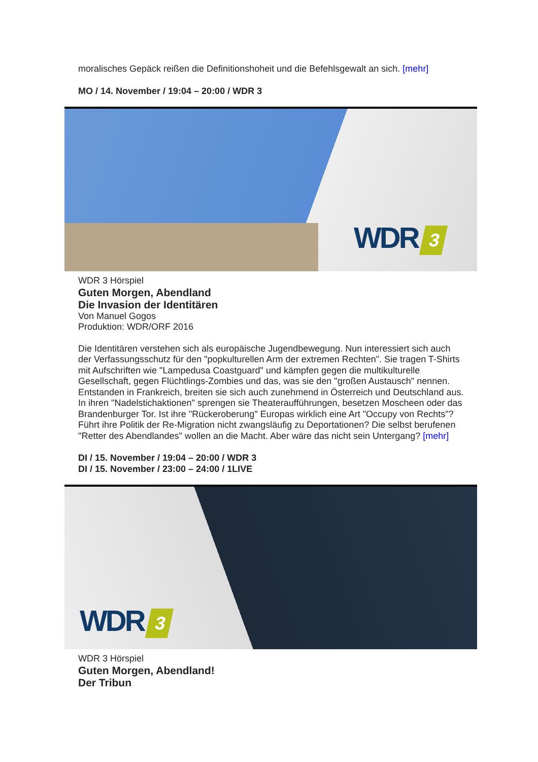moralisches Gepäck reißen die Definitionshoheit und die Befehlsgewalt an sich. [mehr]
MO / 14. November / 19:04 – 20:00 / WDR 3
WDR 3
WDR 3 Hörspiel
Guten Morgen, Abendland
Die Invasion der Identitären
Von Manuel Gogos
Produktion: WDR/ORF 2016
Die Identitären verstehen sich als europäische Jugendbewegung. Nun interessiert sich auch der Verfassungsschutz für den "popkulturellen Arm der extremen Rechten". Sie tragen T-Shirts mit Aufschriften wie "Lampedusa Coastguard" und kämpfen gegen die multikulturelle Gesellschaft, gegen Flüchtlings-Zombies und das, was sie den "großen Austausch" nennen. Entstanden in Frankreich, breiten sie sich auch zunehmend in Österreich und Deutschland aus. In ihren "Nadelstichaktionen" sprengen sie Theateraufführungen, besetzen Moscheen oder das Brandenburger Tor. Ist ihre "Rückeroberung" Europas wirklich eine Art "Occupy von Rechts"? Führt ihre Politik der Re-Migration nicht zwangsläufig zu Deportationen? Die selbst berufenen "Retter des Abendlandes" wollen an die Macht. Aber wäre das nicht sein Untergang? [mehr]
DI / 15. November / 19:04 – 20:00 / WDR 3
DI / 15. November / 23:00 – 24:00 / 1LIVE
WDR 3
WDR 3 Hörspiel
Guten Morgen, Abendland!
Der Tribun